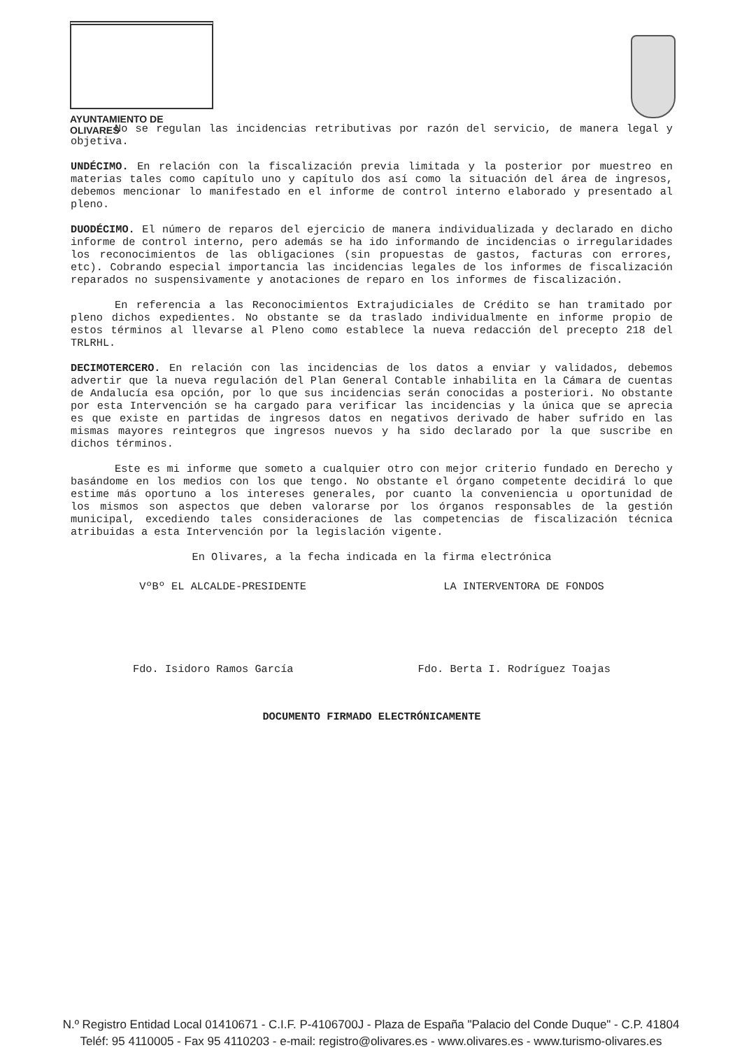AYUNTAMIENTO DE OLIVARES
No se regulan las incidencias retributivas por razón del servicio, de manera legal y objetiva.
UNDÉCIMO. En relación con la fiscalización previa limitada y la posterior por muestreo en materias tales como capítulo uno y capítulo dos así como la situación del área de ingresos, debemos mencionar lo manifestado en el informe de control interno elaborado y presentado al pleno.
DUODÉCIMO. El número de reparos del ejercicio de manera individualizada y declarado en dicho informe de control interno, pero además se ha ido informando de incidencias o irregularidades los reconocimientos de las obligaciones (sin propuestas de gastos, facturas con errores, etc). Cobrando especial importancia las incidencias legales de los informes de fiscalización reparados no suspensivamente y anotaciones de reparo en los informes de fiscalización.
En referencia a las Reconocimientos Extrajudiciales de Crédito se han tramitado por pleno dichos expedientes. No obstante se da traslado individualmente en informe propio de estos términos al llevarse al Pleno como establece la nueva redacción del precepto 218 del TRLRHL.
DECIMOTERCERO. En relación con las incidencias de los datos a enviar y validados, debemos advertir que la nueva regulación del Plan General Contable inhabilita en la Cámara de cuentas de Andalucía esa opción, por lo que sus incidencias serán conocidas a posteriori. No obstante por esta Intervención se ha cargado para verificar las incidencias y la única que se aprecia es que existe en partidas de ingresos datos en negativos derivado de haber sufrido en las mismas mayores reintegros que ingresos nuevos y ha sido declarado por la que suscribe en dichos términos.
Este es mi informe que someto a cualquier otro con mejor criterio fundado en Derecho y basándome en los medios con los que tengo. No obstante el órgano competente decidirá lo que estime más oportuno a los intereses generales, por cuanto la conveniencia u oportunidad de los mismos son aspectos que deben valorarse por los órganos responsables de la gestión municipal, excediendo tales consideraciones de las competencias de fiscalización técnica atribuidas a esta Intervención por la legislación vigente.
En Olivares, a la fecha indicada en la firma electrónica
VºBº EL ALCALDE-PRESIDENTE LA INTERVENTORA DE FONDOS
Fdo. Isidoro Ramos García Fdo. Berta I. Rodríguez Toajas
DOCUMENTO FIRMADO ELECTRÓNICAMENTE
N.º Registro Entidad Local 01410671 - C.I.F. P-4106700J - Plaza de España "Palacio del Conde Duque" - C.P. 41804
Teléf: 95 4110005 - Fax 95 4110203 - e-mail: registro@olivares.es - www.olivares.es - www.turismo-olivares.es